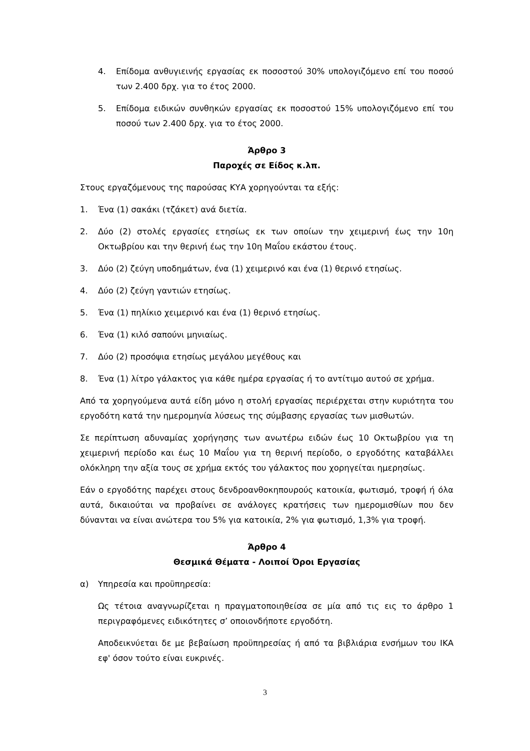4. Επίδομα ανθυγιεινής εργασίας εκ ποσοστού 30% υπολογιζόμενο επί του ποσού των 2.400 δρχ. για το έτος 2000.
5. Επίδομα ειδικών συνθηκών εργασίας εκ ποσοστού 15% υπολογιζόμενο επί του ποσού των 2.400 δρχ. για το έτος 2000.
Άρθρο 3
Παροχές σε Είδος κ.λπ.
Στους εργαζόμενους της παρούσας ΚΥΑ χορηγούνται τα εξής:
1. Ένα (1) σακάκι (τζάκετ) ανά διετία.
2. Δύο (2) στολές εργασίες ετησίως εκ των οποίων την χειμερινή έως την 10η Οκτωβρίου και την θερινή έως την 10η Μαΐου εκάστου έτους.
3. Δύο (2) ζεύγη υποδημάτων, ένα (1) χειμερινό και ένα (1) θερινό ετησίως.
4. Δύο (2) ζεύγη γαντιών ετησίως.
5. Ένα (1) πηλίκιο χειμερινό και ένα (1) θερινό ετησίως.
6. Ένα (1) κιλό σαπούνι μηνιαίως.
7. Δύο (2) προσόψια ετησίως μεγάλου μεγέθους και
8. Ένα (1) λίτρο γάλακτος για κάθε ημέρα εργασίας ή το αντίτιμο αυτού σε χρήμα.
Από τα χορηγούμενα αυτά είδη μόνο η στολή εργασίας περιέρχεται στην κυριότητα του εργοδότη κατά την ημερομηνία λύσεως της σύμβασης εργασίας των μισθωτών.
Σε περίπτωση αδυναμίας χορήγησης των ανωτέρω ειδών έως 10 Οκτωβρίου για τη χειμερινή περίοδο και έως 10 Μαΐου για τη θερινή περίοδο, ο εργοδότης καταβάλλει ολόκληρη την αξία τους σε χρήμα εκτός του γάλακτος που χορηγείται ημερησίως.
Εάν ο εργοδότης παρέχει στους δενδροανθοκηπουρούς κατοικία, φωτισμό, τροφή ή όλα αυτά, δικαιούται να προβαίνει σε ανάλογες κρατήσεις των ημερομισθίων που δεν δύνανται να είναι ανώτερα του 5% για κατοικία, 2% για φωτισμό, 1,3% για τροφή.
Άρθρο 4
Θεσμικά Θέματα - Λοιποί Όροι Εργασίας
α) Υπηρεσία και προϋπηρεσία:
Ως τέτοια αναγνωρίζεται η πραγματοποιηθείσα σε μία από τις εις το άρθρο 1 περιγραφόμενες ειδικότητες σ’ οποιονδήποτε εργοδότη.
Αποδεικνύεται δε με βεβαίωση προϋπηρεσίας ή από τα βιβλιάρια ενσήμων του ΙΚΑ εφ' όσον τούτο είναι ευκρινές.
3